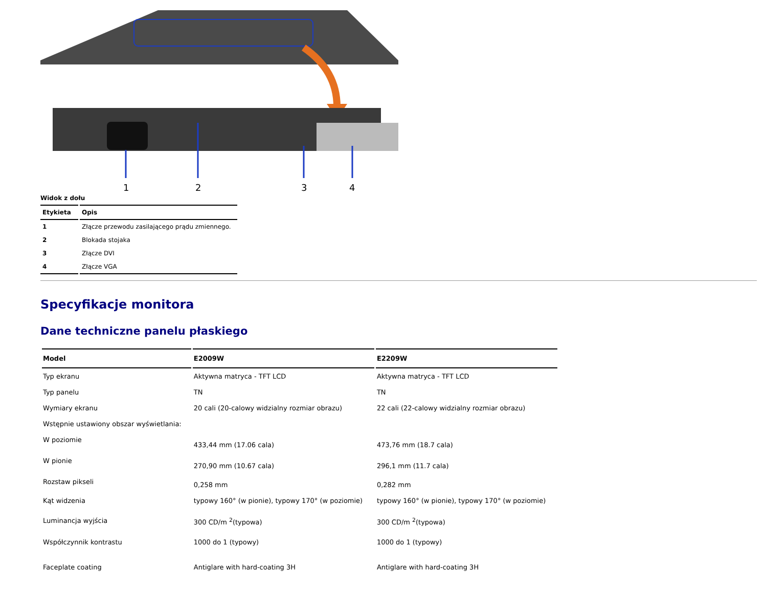1
2
3
4
Widok z dołu
| Etykieta | Opis |
| --- | --- |
| 1 | Złącze przewodu zasilającego prądu zmiennego. |
| 2 | Blokada stojaka |
| 3 | Złącze DVI |
| 4 | Złącze VGA |
Specyfikacje monitora
Dane techniczne panelu płaskiego
| Model | E2009W | E2209W |
| --- | --- | --- |
| Typ ekranu | Aktywna matryca - TFT LCD | Aktywna matryca - TFT LCD |
| Typ panelu | TN | TN |
| Wymiary ekranu | 20 cali (20-calowy widzialny rozmiar obrazu) | 22 cali (22-calowy widzialny rozmiar obrazu) |
| Wstępnie ustawiony obszar wyświetlania: | | |
| W poziomie | 433,44 mm (17.06 cala) | 473,76 mm (18.7 cala) |
| W pionie | 270,90 mm (10.67 cala) | 296,1 mm (11.7 cala) |
| Rozstaw pikseli | 0,258 mm | 0,282 mm |
| Kąt widzenia | typowy 160° (w pionie), typowy 170° (w poziomie) | typowy 160° (w pionie), typowy 170° (w poziomie) |
| Luminancja wyjścia | 300 CD/m <sup>2</sup>(typowa) | 300 CD/m <sup>2</sup>(typowa) |
| Współczynnik kontrastu | 1000 do 1 (typowy) | 1000 do 1 (typowy) |
| Faceplate coating | Antiglare with hard-coating 3H | Antiglare with hard-coating 3H |